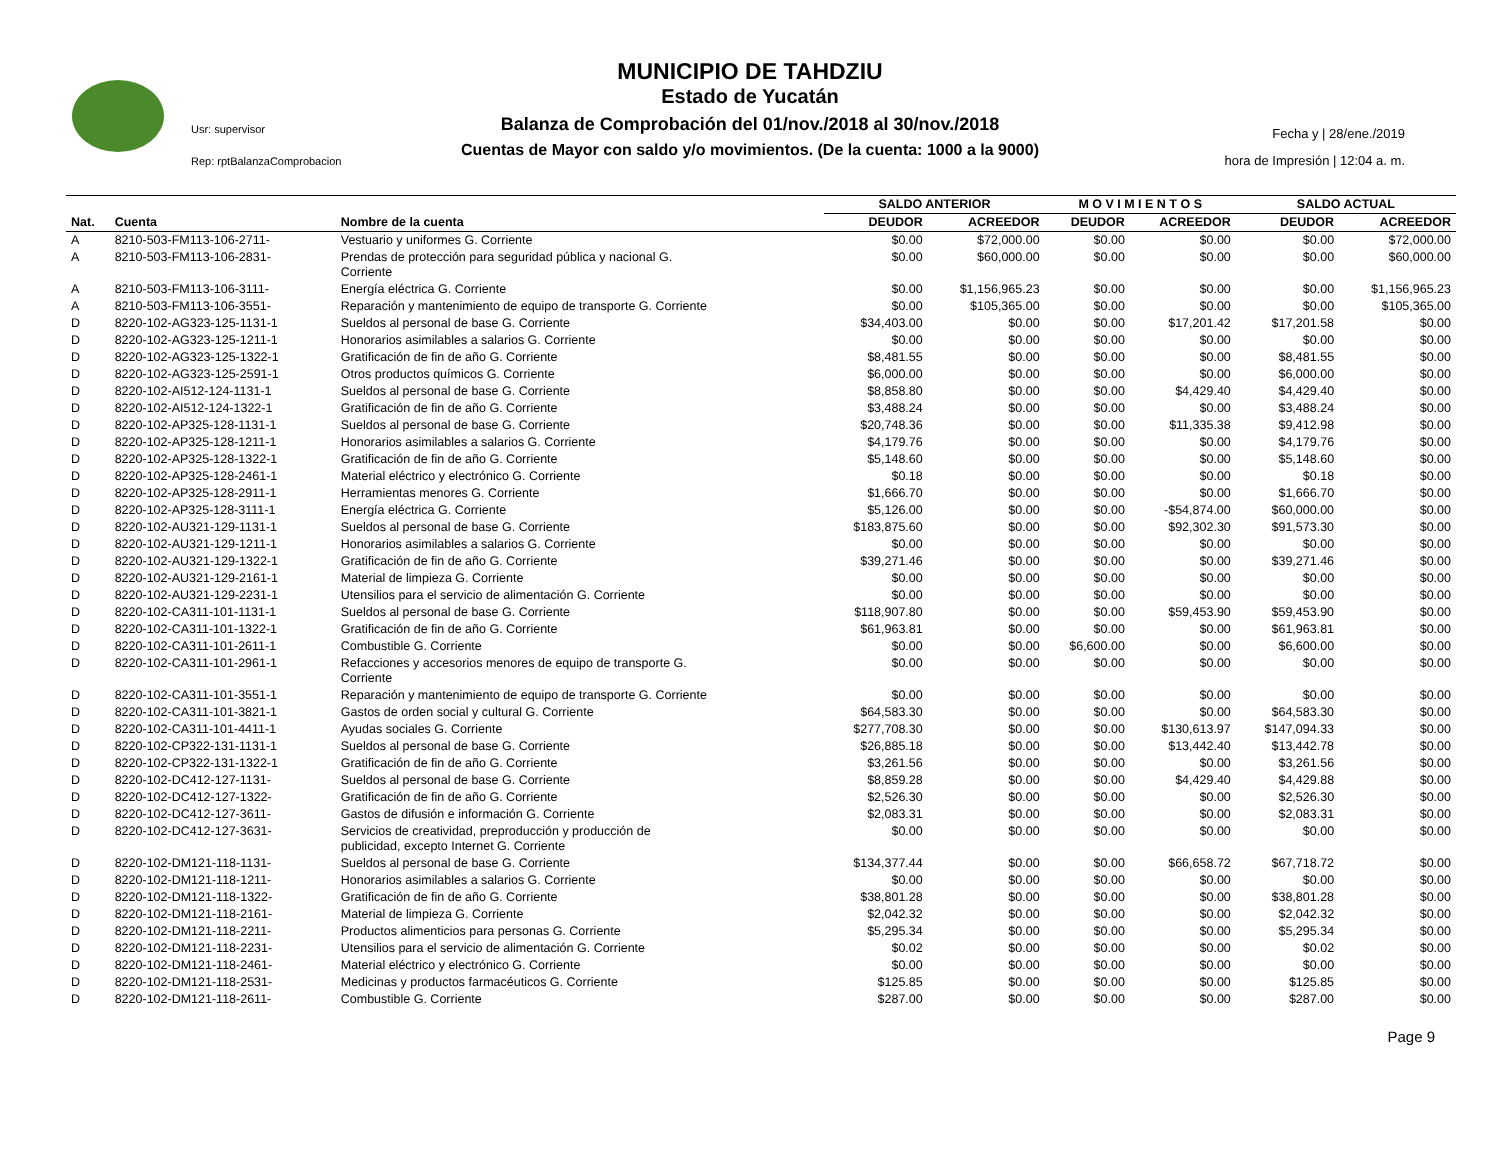MUNICIPIO DE TAHDZIU
Estado de Yucatán
Balanza de Comprobación del 01/nov./2018 al 30/nov./2018
Cuentas de Mayor con saldo y/o movimientos. (De la cuenta: 1000 a la 9000)
Usr: supervisor
Rep: rptBalanzaComprobacion
Fecha y | 28/ene./2019
hora de Impresión | 12:04 a. m.
| | | | SALDO ANTERIOR | | M O V I M I E N T O S | | SALDO ACTUAL | |
| --- | --- | --- | --- | --- | --- | --- | --- | --- |
| Nat. | Cuenta | Nombre de la cuenta | DEUDOR | ACREEDOR | DEUDOR | ACREEDOR | DEUDOR | ACREEDOR |
| A | 8210-503-FM113-106-2711- | Vestuario y uniformes G. Corriente | $0.00 | $72,000.00 | $0.00 | $0.00 | $0.00 | $72,000.00 |
| A | 8210-503-FM113-106-2831- | Prendas de protección para seguridad pública y nacional G. Corriente | $0.00 | $60,000.00 | $0.00 | $0.00 | $0.00 | $60,000.00 |
| A | 8210-503-FM113-106-3111- | Energía eléctrica G. Corriente | $0.00 | $1,156,965.23 | $0.00 | $0.00 | $0.00 | $1,156,965.23 |
| A | 8210-503-FM113-106-3551- | Reparación y mantenimiento de equipo de transporte G. Corriente | $0.00 | $105,365.00 | $0.00 | $0.00 | $0.00 | $105,365.00 |
| D | 8220-102-AG323-125-1131-1 | Sueldos al personal de base G. Corriente | $34,403.00 | $0.00 | $0.00 | $17,201.42 | $17,201.58 | $0.00 |
| D | 8220-102-AG323-125-1211-1 | Honorarios asimilables a salarios G. Corriente | $0.00 | $0.00 | $0.00 | $0.00 | $0.00 | $0.00 |
| D | 8220-102-AG323-125-1322-1 | Gratificación de fin de año G. Corriente | $8,481.55 | $0.00 | $0.00 | $0.00 | $8,481.55 | $0.00 |
| D | 8220-102-AG323-125-2591-1 | Otros productos químicos G. Corriente | $6,000.00 | $0.00 | $0.00 | $0.00 | $6,000.00 | $0.00 |
| D | 8220-102-AI512-124-1131-1 | Sueldos al personal de base G. Corriente | $8,858.80 | $0.00 | $0.00 | $4,429.40 | $4,429.40 | $0.00 |
| D | 8220-102-AI512-124-1322-1 | Gratificación de fin de año G. Corriente | $3,488.24 | $0.00 | $0.00 | $0.00 | $3,488.24 | $0.00 |
| D | 8220-102-AP325-128-1131-1 | Sueldos al personal de base G. Corriente | $20,748.36 | $0.00 | $0.00 | $11,335.38 | $9,412.98 | $0.00 |
| D | 8220-102-AP325-128-1211-1 | Honorarios asimilables a salarios G. Corriente | $4,179.76 | $0.00 | $0.00 | $0.00 | $4,179.76 | $0.00 |
| D | 8220-102-AP325-128-1322-1 | Gratificación de fin de año G. Corriente | $5,148.60 | $0.00 | $0.00 | $0.00 | $5,148.60 | $0.00 |
| D | 8220-102-AP325-128-2461-1 | Material eléctrico y electrónico G. Corriente | $0.18 | $0.00 | $0.00 | $0.00 | $0.18 | $0.00 |
| D | 8220-102-AP325-128-2911-1 | Herramientas menores G. Corriente | $1,666.70 | $0.00 | $0.00 | $0.00 | $1,666.70 | $0.00 |
| D | 8220-102-AP325-128-3111-1 | Energía eléctrica G. Corriente | $5,126.00 | $0.00 | $0.00 | -$54,874.00 | $60,000.00 | $0.00 |
| D | 8220-102-AU321-129-1131-1 | Sueldos al personal de base G. Corriente | $183,875.60 | $0.00 | $0.00 | $92,302.30 | $91,573.30 | $0.00 |
| D | 8220-102-AU321-129-1211-1 | Honorarios asimilables a salarios G. Corriente | $0.00 | $0.00 | $0.00 | $0.00 | $0.00 | $0.00 |
| D | 8220-102-AU321-129-1322-1 | Gratificación de fin de año G. Corriente | $39,271.46 | $0.00 | $0.00 | $0.00 | $39,271.46 | $0.00 |
| D | 8220-102-AU321-129-2161-1 | Material de limpieza G. Corriente | $0.00 | $0.00 | $0.00 | $0.00 | $0.00 | $0.00 |
| D | 8220-102-AU321-129-2231-1 | Utensilios para el servicio de alimentación G. Corriente | $0.00 | $0.00 | $0.00 | $0.00 | $0.00 | $0.00 |
| D | 8220-102-CA311-101-1131-1 | Sueldos al personal de base G. Corriente | $118,907.80 | $0.00 | $0.00 | $59,453.90 | $59,453.90 | $0.00 |
| D | 8220-102-CA311-101-1322-1 | Gratificación de fin de año G. Corriente | $61,963.81 | $0.00 | $0.00 | $0.00 | $61,963.81 | $0.00 |
| D | 8220-102-CA311-101-2611-1 | Combustible G. Corriente | $0.00 | $0.00 | $6,600.00 | $0.00 | $6,600.00 | $0.00 |
| D | 8220-102-CA311-101-2961-1 | Refacciones y accesorios menores de equipo de transporte G. Corriente | $0.00 | $0.00 | $0.00 | $0.00 | $0.00 | $0.00 |
| D | 8220-102-CA311-101-3551-1 | Reparación y mantenimiento de equipo de transporte G. Corriente | $0.00 | $0.00 | $0.00 | $0.00 | $0.00 | $0.00 |
| D | 8220-102-CA311-101-3821-1 | Gastos de orden social y cultural G. Corriente | $64,583.30 | $0.00 | $0.00 | $0.00 | $64,583.30 | $0.00 |
| D | 8220-102-CA311-101-4411-1 | Ayudas sociales G. Corriente | $277,708.30 | $0.00 | $0.00 | $130,613.97 | $147,094.33 | $0.00 |
| D | 8220-102-CP322-131-1131-1 | Sueldos al personal de base G. Corriente | $26,885.18 | $0.00 | $0.00 | $13,442.40 | $13,442.78 | $0.00 |
| D | 8220-102-CP322-131-1322-1 | Gratificación de fin de año G. Corriente | $3,261.56 | $0.00 | $0.00 | $0.00 | $3,261.56 | $0.00 |
| D | 8220-102-DC412-127-1131- | Sueldos al personal de base G. Corriente | $8,859.28 | $0.00 | $0.00 | $4,429.40 | $4,429.88 | $0.00 |
| D | 8220-102-DC412-127-1322- | Gratificación de fin de año G. Corriente | $2,526.30 | $0.00 | $0.00 | $0.00 | $2,526.30 | $0.00 |
| D | 8220-102-DC412-127-3611- | Gastos de difusión e información G. Corriente | $2,083.31 | $0.00 | $0.00 | $0.00 | $2,083.31 | $0.00 |
| D | 8220-102-DC412-127-3631- | Servicios de creatividad, preproducción y producción de publicidad, excepto Internet G. Corriente | $0.00 | $0.00 | $0.00 | $0.00 | $0.00 | $0.00 |
| D | 8220-102-DM121-118-1131- | Sueldos al personal de base G. Corriente | $134,377.44 | $0.00 | $0.00 | $66,658.72 | $67,718.72 | $0.00 |
| D | 8220-102-DM121-118-1211- | Honorarios asimilables a salarios G. Corriente | $0.00 | $0.00 | $0.00 | $0.00 | $0.00 | $0.00 |
| D | 8220-102-DM121-118-1322- | Gratificación de fin de año G. Corriente | $38,801.28 | $0.00 | $0.00 | $0.00 | $38,801.28 | $0.00 |
| D | 8220-102-DM121-118-2161- | Material de limpieza G. Corriente | $2,042.32 | $0.00 | $0.00 | $0.00 | $2,042.32 | $0.00 |
| D | 8220-102-DM121-118-2211- | Productos alimenticios para personas G. Corriente | $5,295.34 | $0.00 | $0.00 | $0.00 | $5,295.34 | $0.00 |
| D | 8220-102-DM121-118-2231- | Utensilios para el servicio de alimentación G. Corriente | $0.02 | $0.00 | $0.00 | $0.00 | $0.02 | $0.00 |
| D | 8220-102-DM121-118-2461- | Material eléctrico y electrónico G. Corriente | $0.00 | $0.00 | $0.00 | $0.00 | $0.00 | $0.00 |
| D | 8220-102-DM121-118-2531- | Medicinas y productos farmacéuticos G. Corriente | $125.85 | $0.00 | $0.00 | $0.00 | $125.85 | $0.00 |
| D | 8220-102-DM121-118-2611- | Combustible G. Corriente | $287.00 | $0.00 | $0.00 | $0.00 | $287.00 | $0.00 |
Page 9